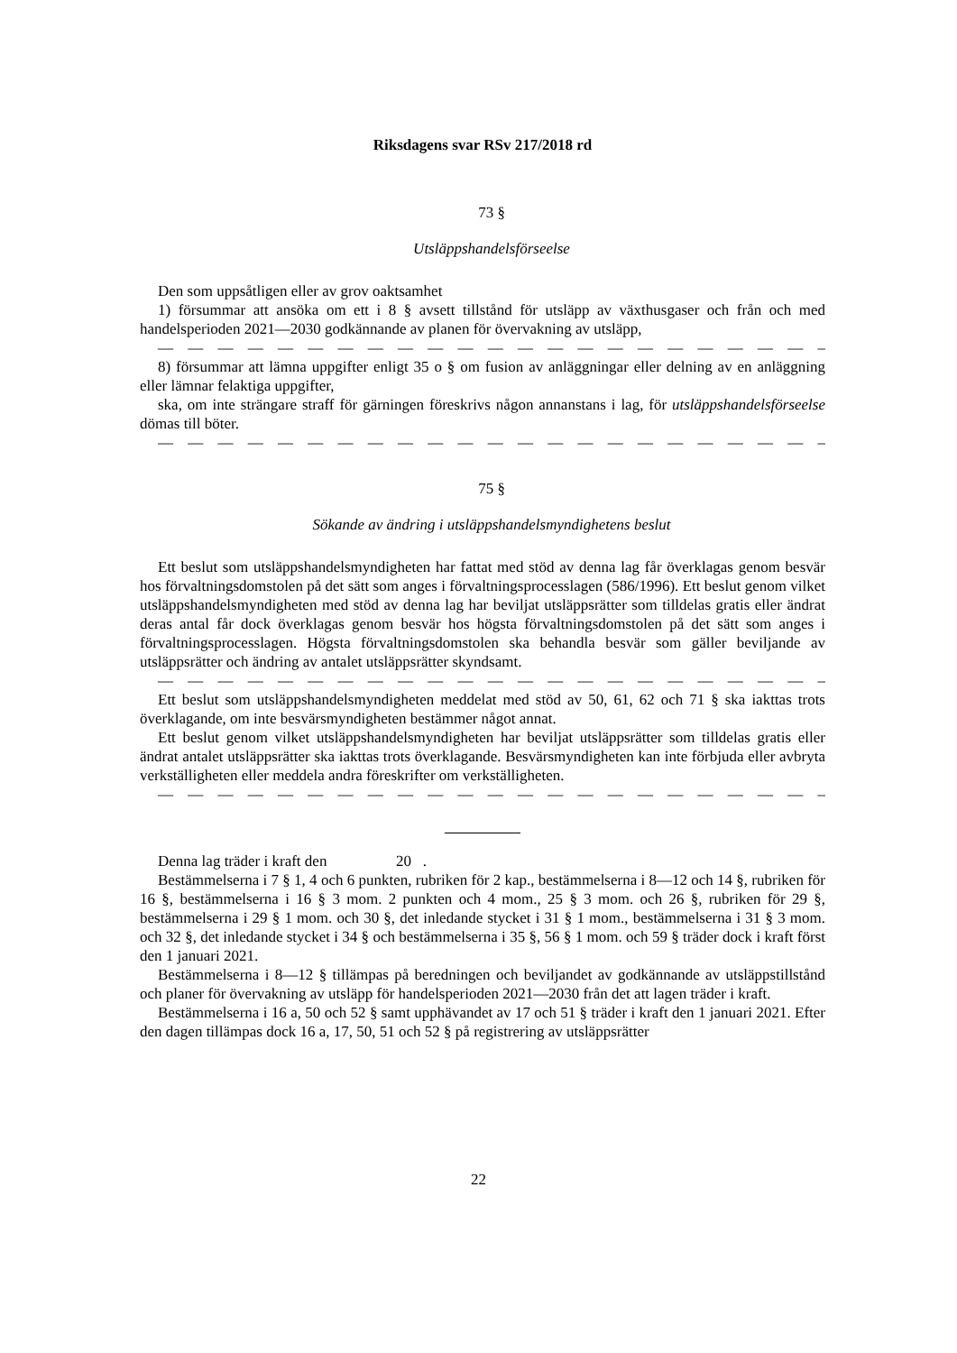Riksdagens svar RSv 217/2018 rd
73 §
Utsläppshandelsförseelse
Den som uppsåtligen eller av grov oaktsamhet
1) försummar att ansöka om ett i 8 § avsett tillstånd för utsläpp av växthusgaser och från och med handelsperioden 2021—2030 godkännande av planen för övervakning av utsläpp,
— — — — — — — — — — — — — — — — — — — — — — — — — —
8) försummar att lämna uppgifter enligt 35 o § om fusion av anläggningar eller delning av en anläggning eller lämnar felaktiga uppgifter,
ska, om inte strängare straff för gärningen föreskrivs någon annanstans i lag, för utsläppshandelsförseelse dömas till böter.
— — — — — — — — — — — — — — — — — — — — — — — — — —
75 §
Sökande av ändring i utsläppshandelsmyndighetens beslut
Ett beslut som utsläppshandelsmyndigheten har fattat med stöd av denna lag får överklagas genom besvär hos förvaltningsdomstolen på det sätt som anges i förvaltningsprocesslagen (586/1996). Ett beslut genom vilket utsläppshandelsmyndigheten med stöd av denna lag har beviljat utsläppsrätter som tilldelas gratis eller ändrat deras antal får dock överklagas genom besvär hos högsta förvaltningsdomstolen på det sätt som anges i förvaltningsprocesslagen. Högsta förvaltningsdomstolen ska behandla besvär som gäller beviljande av utsläppsrätter och ändring av antalet utsläppsrätter skyndsamt.
— — — — — — — — — — — — — — — — — — — — — — — — — —
Ett beslut som utsläppshandelsmyndigheten meddelat med stöd av 50, 61, 62 och 71 § ska iakttas trots överklagande, om inte besvärsmyndigheten bestämmer något annat.
Ett beslut genom vilket utsläppshandelsmyndigheten har beviljat utsläppsrätter som tilldelas gratis eller ändrat antalet utsläppsrätter ska iakttas trots överklagande. Besvärsmyndigheten kan inte förbjuda eller avbryta verkställigheten eller meddela andra föreskrifter om verkställigheten.
— — — — — — — — — — — — — — — — — — — — — — — — — —
Denna lag träder i kraft den 20 .
Bestämmelserna i 7 § 1, 4 och 6 punkten, rubriken för 2 kap., bestämmelserna i 8—12 och 14 §, rubriken för 16 §, bestämmelserna i 16 § 3 mom. 2 punkten och 4 mom., 25 § 3 mom. och 26 §, rubriken för 29 §, bestämmelserna i 29 § 1 mom. och 30 §, det inledande stycket i 31 § 1 mom., bestämmelserna i 31 § 3 mom. och 32 §, det inledande stycket i 34 § och bestämmelserna i 35 §, 56 § 1 mom. och 59 § träder dock i kraft först den 1 januari 2021.
Bestämmelserna i 8—12 § tillämpas på beredningen och beviljandet av godkännande av utsläppstillstånd och planer för övervakning av utsläpp för handelsperioden 2021—2030 från det att lagen träder i kraft.
Bestämmelserna i 16 a, 50 och 52 § samt upphävandet av 17 och 51 § träder i kraft den 1 januari 2021. Efter den dagen tillämpas dock 16 a, 17, 50, 51 och 52 § på registrering av utsläppsrätter
22